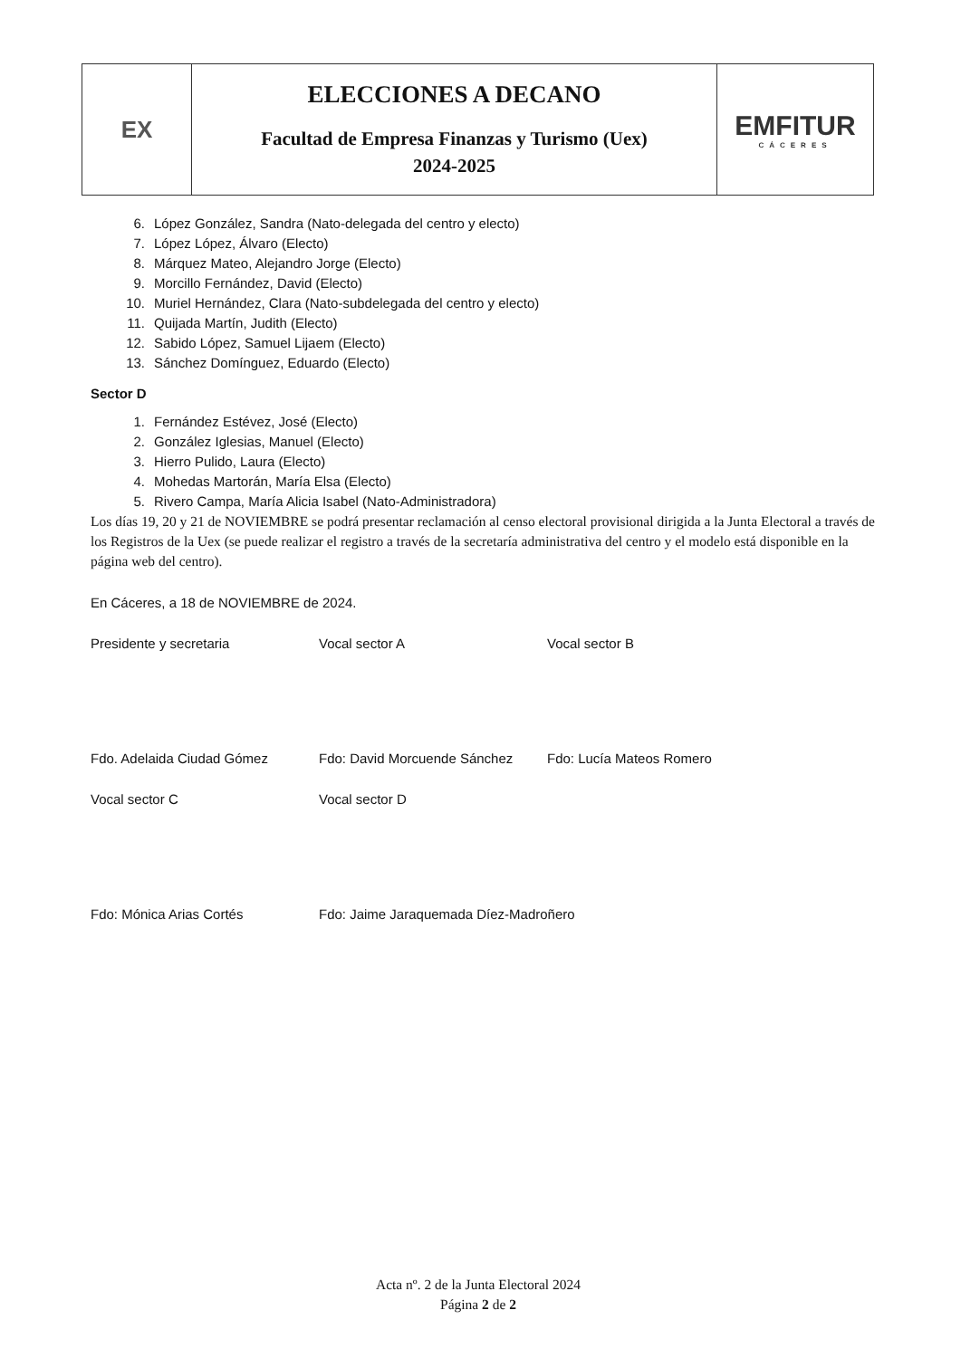| EX | ELECCIONES A DECANO Facultad de Empresa Finanzas y Turismo (Uex) 2024-2025 | EMFITUR CÁCERES |
6. López González, Sandra (Nato-delegada del centro y electo)
7. López López, Álvaro (Electo)
8. Márquez Mateo, Alejandro Jorge (Electo)
9. Morcillo Fernández, David (Electo)
10. Muriel Hernández, Clara (Nato-subdelegada del centro y electo)
11. Quijada Martín, Judith (Electo)
12. Sabido López, Samuel Lijaem (Electo)
13. Sánchez Domínguez, Eduardo (Electo)
Sector D
1. Fernández Estévez, José (Electo)
2. González Iglesias, Manuel (Electo)
3. Hierro Pulido, Laura (Electo)
4. Mohedas Martorán, María Elsa (Electo)
5. Rivero Campa, María Alicia Isabel (Nato-Administradora)
Los días 19, 20 y 21 de NOVIEMBRE se podrá presentar reclamación al censo electoral provisional dirigida a la Junta Electoral a través de los Registros de la Uex (se puede realizar el registro a través de la secretaría administrativa del centro y el modelo está disponible en la página web del centro).
En Cáceres, a 18 de NOVIEMBRE de 2024.
Presidente y secretaria Vocal sector A Vocal sector B
Fdo. Adelaida Ciudad Gómez Fdo: David Morcuende Sánchez Fdo: Lucía Mateos Romero
Vocal sector C Vocal sector D
Fdo: Mónica Arias Cortés Fdo: Jaime Jaraquemada Díez-Madroñero
Acta nº. 2 de la Junta Electoral 2024
Página 2 de 2